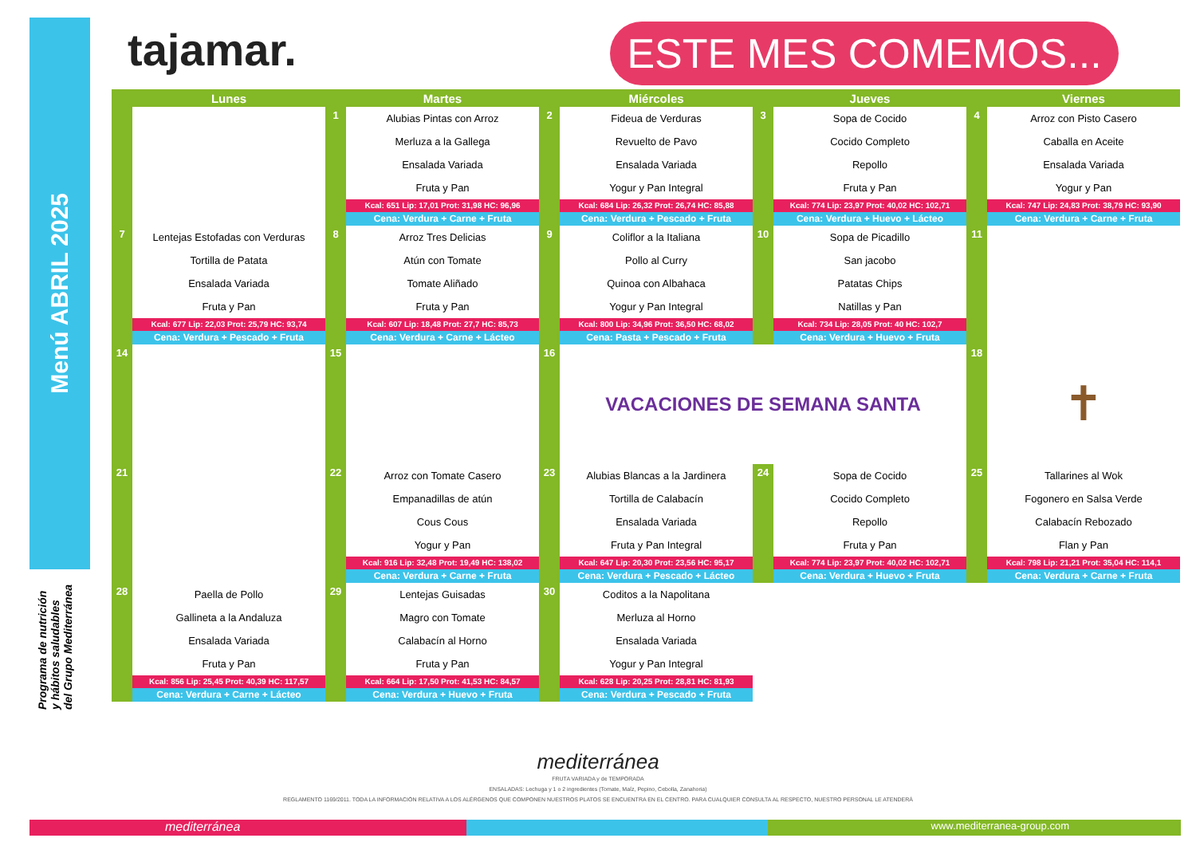Menú ABRIL 2025
Programa de nutrición
y hábitos saludables
del Grupo Mediterránea
tajamar. ESTE MES COMEMOS...
| | Lunes | | Martes | | Miércoles | | Jueves | | Viernes |
| --- | --- | --- | --- | --- | --- | --- | --- | --- | --- |
| | | 1 | Alubias Pintas con Arroz Merluza a la Gallega Ensalada Variada Fruta y Pan Kcal: 651 Lip: 17,01 Prot: 31,98 HC: 96,96 Cena: Verdura + Carne + Fruta | 2 | Fideua de Verduras Revuelto de Pavo Ensalada Variada Yogur y Pan Integral Kcal: 684 Lip: 26,32 Prot: 26,74 HC: 85,88 Cena: Verdura + Pescado + Fruta | 3 | Sopa de Cocido Cocido Completo Repollo Fruta y Pan Kcal: 774 Lip: 23,97 Prot: 40,02 HC: 102,71 Cena: Verdura + Huevo + Lácteo | 4 | Arroz con Pisto Casero Caballa en Aceite Ensalada Variada Yogur y Pan Kcal: 747 Lip: 24,83 Prot: 38,79 HC: 93,90 Cena: Verdura + Carne + Fruta |
| 7 | Lentejas Estofadas con Verduras Tortilla de Patata Ensalada Variada Fruta y Pan Kcal: 677 Lip: 22,03 Prot: 25,79 HC: 93,74 Cena: Verdura + Pescado + Fruta | 8 | Arroz Tres Delicias Atún con Tomate Tomate Aliñado Fruta y Pan Kcal: 607 Lip: 18,48 Prot: 27,7 HC: 85,73 Cena: Verdura + Carne + Lácteo | 9 | Coliflor a la Italiana Pollo al Curry Quinoa con Albahaca Yogur y Pan Integral Kcal: 800 Lip: 34,96 Prot: 36,50 HC: 68,02 Cena: Pasta + Pescado + Fruta | 10 | Sopa de Picadillo San jacobo Patatas Chips Natillas y Pan Kcal: 734 Lip: 28,05 Prot: 40 HC: 102,7 Cena: Verdura + Huevo + Fruta | 11 | |
| 14 | | 15 | | 16 | VACACIONES DE SEMANA SANTA | | | 18 | ✝ |
| 21 | | 22 | Arroz con Tomate Casero Empanadillas de atún Cous Cous Yogur y Pan Kcal: 916 Lip: 32,48 Prot: 19,49 HC: 138,02 Cena: Verdura + Carne + Fruta | 23 | Alubias Blancas a la Jardinera Tortilla de Calabacín Ensalada Variada Fruta y Pan Integral Kcal: 647 Lip: 20,30 Prot: 23,56 HC: 95,17 Cena: Verdura + Pescado + Lácteo | 24 | Sopa de Cocido Cocido Completo Repollo Fruta y Pan Kcal: 774 Lip: 23,97 Prot: 40,02 HC: 102,71 Cena: Verdura + Huevo + Fruta | 25 | Tallarines al Wok Fogonero en Salsa Verde Calabacín Rebozado Flan y Pan Kcal: 798 Lip: 21,21 Prot: 35,04 HC: 114,1 Cena: Verdura + Carne + Fruta |
| 28 | Paella de Pollo Gallineta a la Andaluza Ensalada Variada Fruta y Pan Kcal: 856 Lip: 25,45 Prot: 40,39 HC: 117,57 Cena: Verdura + Carne + Lácteo | 29 | Lentejas Guisadas Magro con Tomate Calabacín al Horno Fruta y Pan Kcal: 664 Lip: 17,50 Prot: 41,53 HC: 84,57 Cena: Verdura + Huevo + Fruta | 30 | Coditos a la Napolitana Merluza al Horno Ensalada Variada Yogur y Pan Integral Kcal: 628 Lip: 20,25 Prot: 28,81 HC: 81,93 Cena: Verdura + Pescado + Fruta | | | | |
mediterránea
FRUTA VARIADA y de TEMPORADA
ENSALADAS: Lechuga y 1 o 2 ingredientes (Tomate, Maíz, Pepino, Cebolla, Zanahoria)
REGLAMENTO 1169/2011. TODA LA INFORMACIÓN RELATIVA A LOS ALÉRGENOS QUE COMPONEN NUESTROS PLATOS SE ENCUENTRA EN EL CENTRO. PARA CUALQUIER CONSULTA AL RESPECTO, NUESTRO PERSONAL LE ATENDERÁ
mediterránea
www.mediterranea-group.com